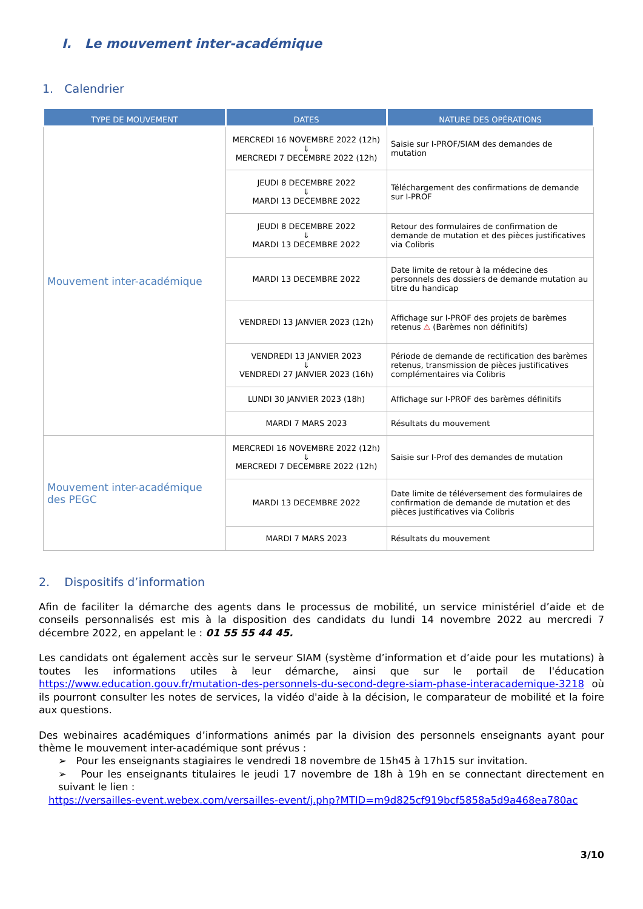I. Le mouvement inter-académique
1. Calendrier
| TYPE DE MOUVEMENT | DATES | NATURE DES OPÉRATIONS |
| --- | --- | --- |
| Mouvement inter-académique | MERCREDI 16 NOVEMBRE 2022 (12h) ⇓ MERCREDI 7 DECEMBRE 2022 (12h) | Saisie sur I-PROF/SIAM des demandes de mutation |
| | JEUDI 8 DECEMBRE 2022 ⇓ MARDI 13 DECEMBRE 2022 | Téléchargement des confirmations de demande sur I-PROF |
| | JEUDI 8 DECEMBRE 2022 ⇓ MARDI 13 DECEMBRE 2022 | Retour des formulaires de confirmation de demande de mutation et des pièces justificatives via Colibris |
| | MARDI 13 DECEMBRE 2022 | Date limite de retour à la médecine des personnels des dossiers de demande mutation au titre du handicap |
| | VENDREDI 13 JANVIER 2023 (12h) | Affichage sur I-PROF des projets de barèmes retenus ⚠ (Barèmes non définitifs) |
| | VENDREDI 13 JANVIER 2023 ⇓ VENDREDI 27 JANVIER 2023 (16h) | Période de demande de rectification des barèmes retenus, transmission de pièces justificatives complémentaires via Colibris |
| | LUNDI 30 JANVIER 2023 (18h) | Affichage sur I-PROF des barèmes définitifs |
| | MARDI 7 MARS 2023 | Résultats du mouvement |
| Mouvement inter-académique des PEGC | MERCREDI 16 NOVEMBRE 2022 (12h) ⇓ MERCREDI 7 DECEMBRE 2022 (12h) | Saisie sur I-Prof des demandes de mutation |
| | MARDI 13 DECEMBRE 2022 | Date limite de téléversement des formulaires de confirmation de demande de mutation et des pièces justificatives via Colibris |
| | MARDI 7 MARS 2023 | Résultats du mouvement |
2. Dispositifs d’information
Afin de faciliter la démarche des agents dans le processus de mobilité, un service ministériel d’aide et de conseils personnalisés est mis à la disposition des candidats du lundi 14 novembre 2022 au mercredi 7 décembre 2022, en appelant le : 01 55 55 44 45.
Les candidats ont également accès sur le serveur SIAM (système d’information et d’aide pour les mutations) à toutes les informations utiles à leur démarche, ainsi que sur le portail de l'éducation https://www.education.gouv.fr/mutation-des-personnels-du-second-degre-siam-phase-interacademique-3218 où ils pourront consulter les notes de services, la vidéo d'aide à la décision, le comparateur de mobilité et la foire aux questions.
Des webinaires académiques d’informations animés par la division des personnels enseignants ayant pour thème le mouvement inter-académique sont prévus :
➢ Pour les enseignants stagiaires le vendredi 18 novembre de 15h45 à 17h15 sur invitation.
➢ Pour les enseignants titulaires le jeudi 17 novembre de 18h à 19h en se connectant directement en suivant le lien :
https://versailles-event.webex.com/versailles-event/j.php?MTID=m9d825cf919bcf5858a5d9a468ea780ac
3/10